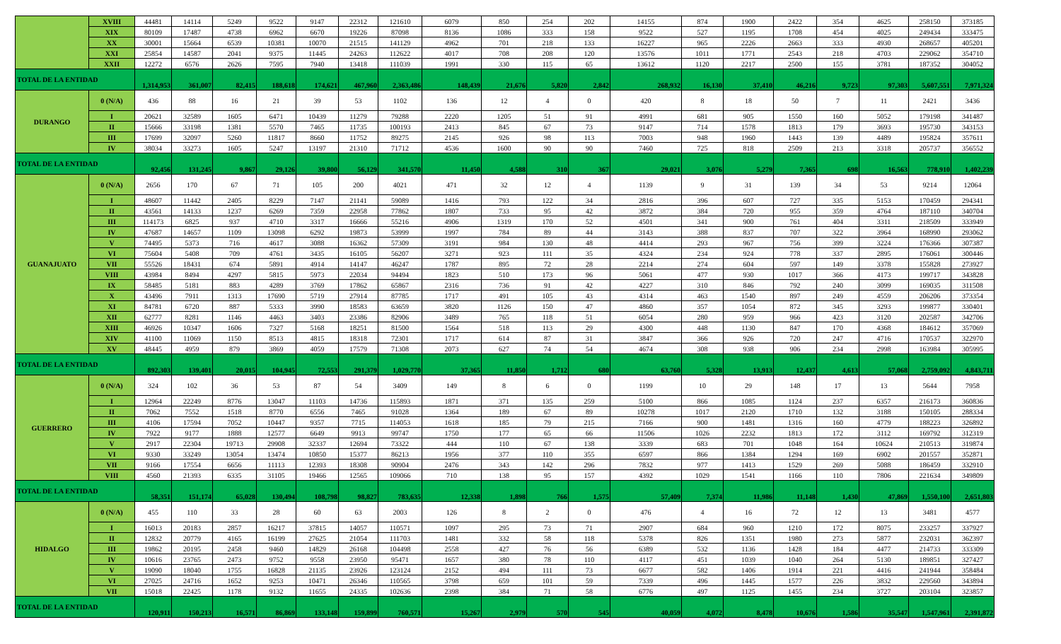| | XVIII | 44481 | 14114 | 5249 | 9522 | 9147 | 22312 | 121610 | 6079 | 850 | 254 | 202 | 14155 | 874 | 1900 | 2422 | 354 | 4625 | 258150 | 373185 |
| | XIX | 80109 | 17487 | 4738 | 6962 | 6670 | 19226 | 87098 | 8136 | 1086 | 333 | 158 | 9522 | 527 | 1195 | 1708 | 454 | 4025 | 249434 | 333475 |
| | XX | 30001 | 15664 | 6539 | 10381 | 10070 | 21515 | 141129 | 4962 | 701 | 218 | 133 | 16227 | 965 | 2226 | 2663 | 333 | 4930 | 268657 | 405201 |
| | XXI | 25854 | 14587 | 2041 | 9375 | 11445 | 24263 | 112622 | 4017 | 708 | 208 | 120 | 13576 | 1011 | 1771 | 2543 | 218 | 4703 | 229062 | 354710 |
| | XXII | 12272 | 6576 | 2626 | 7595 | 7940 | 13418 | 111039 | 1991 | 330 | 115 | 65 | 13612 | 1120 | 2217 | 2500 | 155 | 3781 | 187352 | 304052 |
| TOTAL DE LA ENTIDAD | | 1,314,953 | 361,007 | 82,415 | 188,618 | 174,621 | 467,960 | 2,363,486 | 148,439 | 21,676 | 5,820 | 2,842 | 268,932 | 16,130 | 37,410 | 46,216 | 9,723 | 97,303 | 5,607,551 | 7,971,324 |
| DURANGO | 0 (N/A) | 436 | 88 | 16 | 21 | 39 | 53 | 1102 | 136 | 12 | 4 | 0 | 420 | 8 | 18 | 50 | 7 | 11 | 2421 | 3436 |
| | I | 20621 | 32589 | 1605 | 6471 | 10439 | 11279 | 79288 | 2220 | 1205 | 51 | 91 | 4991 | 681 | 905 | 1550 | 160 | 5052 | 179198 | 341487 |
| | II | 15666 | 33198 | 1381 | 5570 | 7465 | 11735 | 100193 | 2413 | 845 | 67 | 73 | 9147 | 714 | 1578 | 1813 | 179 | 3693 | 195730 | 343153 |
| | III | 17699 | 32097 | 5260 | 11817 | 8660 | 11752 | 89275 | 2145 | 926 | 98 | 113 | 7003 | 948 | 1960 | 1443 | 139 | 4489 | 195824 | 357611 |
| | IV | 38034 | 33273 | 1605 | 5247 | 13197 | 21310 | 71712 | 4536 | 1600 | 90 | 90 | 7460 | 725 | 818 | 2509 | 213 | 3318 | 205737 | 356552 |
| TOTAL DE LA ENTIDAD | | 92,456 | 131,245 | 9,867 | 29,126 | 39,800 | 56,129 | 341,570 | 11,450 | 4,588 | 310 | 367 | 29,021 | 3,076 | 5,279 | 7,365 | 698 | 16,563 | 778,910 | 1,402,239 |
| GUANAJUATO | 0 (N/A) | 2656 | 170 | 67 | 71 | 105 | 200 | 4021 | 471 | 32 | 12 | 4 | 1139 | 9 | 31 | 139 | 34 | 53 | 9214 | 12064 |
| | I | 48607 | 11442 | 2405 | 8229 | 7147 | 21141 | 59089 | 1416 | 793 | 122 | 34 | 2816 | 396 | 607 | 727 | 335 | 5153 | 170459 | 294341 |
| | II | 43561 | 14133 | 1237 | 6269 | 7359 | 22958 | 77862 | 1807 | 733 | 95 | 42 | 3872 | 384 | 720 | 955 | 359 | 4764 | 187110 | 340704 |
| | III | 114173 | 6825 | 937 | 4710 | 3317 | 16666 | 55216 | 4906 | 1319 | 170 | 52 | 4501 | 341 | 900 | 761 | 404 | 3311 | 218509 | 333949 |
| | IV | 47687 | 14657 | 1109 | 13098 | 6292 | 19873 | 53999 | 1997 | 784 | 89 | 44 | 3143 | 388 | 837 | 707 | 322 | 3964 | 168990 | 293062 |
| | V | 74495 | 5373 | 716 | 4617 | 3088 | 16362 | 57309 | 3191 | 984 | 130 | 48 | 4414 | 293 | 967 | 756 | 399 | 3224 | 176366 | 307387 |
| | VI | 75604 | 5408 | 709 | 4761 | 3435 | 16105 | 56207 | 3271 | 923 | 111 | 35 | 4324 | 234 | 924 | 778 | 337 | 2895 | 176061 | 300446 |
| | VII | 55526 | 18431 | 674 | 5891 | 4914 | 14147 | 46247 | 1787 | 895 | 72 | 28 | 2214 | 274 | 604 | 597 | 149 | 3378 | 155828 | 273927 |
| | VIII | 43984 | 8494 | 4297 | 5815 | 5973 | 22034 | 94494 | 1823 | 510 | 173 | 96 | 5061 | 477 | 930 | 1017 | 366 | 4173 | 199717 | 343828 |
| | IX | 58485 | 5181 | 883 | 4289 | 3769 | 17862 | 65867 | 2316 | 736 | 91 | 42 | 4227 | 310 | 846 | 792 | 240 | 3099 | 169035 | 311508 |
| | X | 43496 | 7911 | 1313 | 17690 | 5719 | 27914 | 87785 | 1717 | 491 | 105 | 43 | 4314 | 463 | 1540 | 897 | 249 | 4559 | 206206 | 373354 |
| | XI | 84781 | 6720 | 887 | 5333 | 3990 | 18583 | 63659 | 3820 | 1126 | 150 | 47 | 4860 | 357 | 1054 | 872 | 345 | 3293 | 199877 | 330401 |
| | XII | 62777 | 8281 | 1146 | 4463 | 3403 | 23386 | 82906 | 3489 | 765 | 118 | 51 | 6054 | 280 | 959 | 966 | 423 | 3120 | 202587 | 342706 |
| | XIII | 46926 | 10347 | 1606 | 7327 | 5168 | 18251 | 81500 | 1564 | 518 | 113 | 29 | 4300 | 448 | 1130 | 847 | 170 | 4368 | 184612 | 357069 |
| | XIV | 41100 | 11069 | 1150 | 8513 | 4815 | 18318 | 72301 | 1717 | 614 | 87 | 31 | 3847 | 366 | 926 | 720 | 247 | 4716 | 170537 | 322970 |
| | XV | 48445 | 4959 | 879 | 3869 | 4059 | 17579 | 71308 | 2073 | 627 | 74 | 54 | 4674 | 308 | 938 | 906 | 234 | 2998 | 163984 | 305995 |
| TOTAL DE LA ENTIDAD | | 892,303 | 139,401 | 20,015 | 104,945 | 72,553 | 291,379 | 1,029,770 | 37,365 | 11,850 | 1,712 | 680 | 63,760 | 5,328 | 13,913 | 12,437 | 4,613 | 57,068 | 2,759,092 | 4,843,711 |
| GUERRERO | 0 (N/A) | 324 | 102 | 36 | 53 | 87 | 54 | 3409 | 149 | 8 | 6 | 0 | 1199 | 10 | 29 | 148 | 17 | 13 | 5644 | 7958 |
| | I | 12964 | 22249 | 8776 | 13047 | 11103 | 14736 | 115893 | 1871 | 371 | 135 | 259 | 5100 | 866 | 1085 | 1124 | 237 | 6357 | 216173 | 360836 |
| | II | 7062 | 7552 | 1518 | 8770 | 6556 | 7465 | 91028 | 1364 | 189 | 67 | 89 | 10278 | 1017 | 2120 | 1710 | 132 | 3188 | 150105 | 288334 |
| | III | 4106 | 17594 | 7052 | 10447 | 9357 | 7715 | 114053 | 1618 | 185 | 79 | 215 | 7166 | 900 | 1481 | 1316 | 160 | 4779 | 188223 | 326892 |
| | IV | 7922 | 9177 | 1888 | 12577 | 6649 | 9913 | 99747 | 1750 | 177 | 65 | 66 | 11506 | 1026 | 2232 | 1813 | 172 | 3112 | 169792 | 312319 |
| | V | 2917 | 22304 | 19713 | 29908 | 32337 | 12694 | 73322 | 444 | 110 | 67 | 138 | 3339 | 683 | 701 | 1048 | 164 | 10624 | 210513 | 319874 |
| | VI | 9330 | 33249 | 13054 | 13474 | 10850 | 15377 | 86213 | 1956 | 377 | 110 | 355 | 6597 | 866 | 1384 | 1294 | 169 | 6902 | 201557 | 352871 |
| | VII | 9166 | 17554 | 6656 | 11113 | 12393 | 18308 | 90904 | 2476 | 343 | 142 | 296 | 7832 | 977 | 1413 | 1529 | 269 | 5088 | 186459 | 332910 |
| | VIII | 4560 | 21393 | 6335 | 31105 | 19466 | 12565 | 109066 | 710 | 138 | 95 | 157 | 4392 | 1029 | 1541 | 1166 | 110 | 7806 | 221634 | 349809 |
| TOTAL DE LA ENTIDAD | | 58,351 | 151,174 | 65,028 | 130,494 | 108,798 | 98,827 | 783,635 | 12,338 | 1,898 | 766 | 1,575 | 57,409 | 7,374 | 11,986 | 11,148 | 1,430 | 47,869 | 1,550,100 | 2,651,803 |
| HIDALGO | 0 (N/A) | 455 | 110 | 33 | 28 | 60 | 63 | 2003 | 126 | 8 | 2 | 0 | 476 | 4 | 16 | 72 | 12 | 13 | 3481 | 4577 |
| | I | 16013 | 20183 | 2857 | 16217 | 37815 | 14057 | 110571 | 1097 | 295 | 73 | 71 | 2907 | 684 | 960 | 1210 | 172 | 8075 | 233257 | 337927 |
| | II | 12832 | 20779 | 4165 | 16199 | 27625 | 21054 | 111703 | 1481 | 332 | 58 | 118 | 5378 | 826 | 1351 | 1980 | 273 | 5877 | 232031 | 362397 |
| | III | 19862 | 20195 | 2458 | 9460 | 14829 | 26168 | 104498 | 2558 | 427 | 76 | 56 | 6389 | 532 | 1136 | 1428 | 184 | 4477 | 214733 | 333309 |
| | IV | 10616 | 23765 | 2473 | 9752 | 9558 | 23950 | 95471 | 1657 | 380 | 78 | 110 | 4117 | 451 | 1039 | 1040 | 264 | 5130 | 189851 | 327427 |
| | V | 19090 | 18040 | 1755 | 16828 | 21135 | 23926 | 123124 | 2152 | 494 | 111 | 73 | 6677 | 582 | 1406 | 1914 | 221 | 4416 | 241944 | 358484 |
| | VI | 27025 | 24716 | 1652 | 9253 | 10471 | 26346 | 110565 | 3798 | 659 | 101 | 59 | 7339 | 496 | 1445 | 1577 | 226 | 3832 | 229560 | 343894 |
| | VII | 15018 | 22425 | 1178 | 9132 | 11655 | 24335 | 102636 | 2398 | 384 | 71 | 58 | 6776 | 497 | 1125 | 1455 | 234 | 3727 | 203104 | 323857 |
| TOTAL DE LA ENTIDAD | | 120,911 | 150,213 | 16,571 | 86,869 | 133,148 | 159,899 | 760,571 | 15,267 | 2,979 | 570 | 545 | 40,059 | 4,072 | 8,478 | 10,676 | 1,586 | 35,547 | 1,547,961 | 2,391,872 |